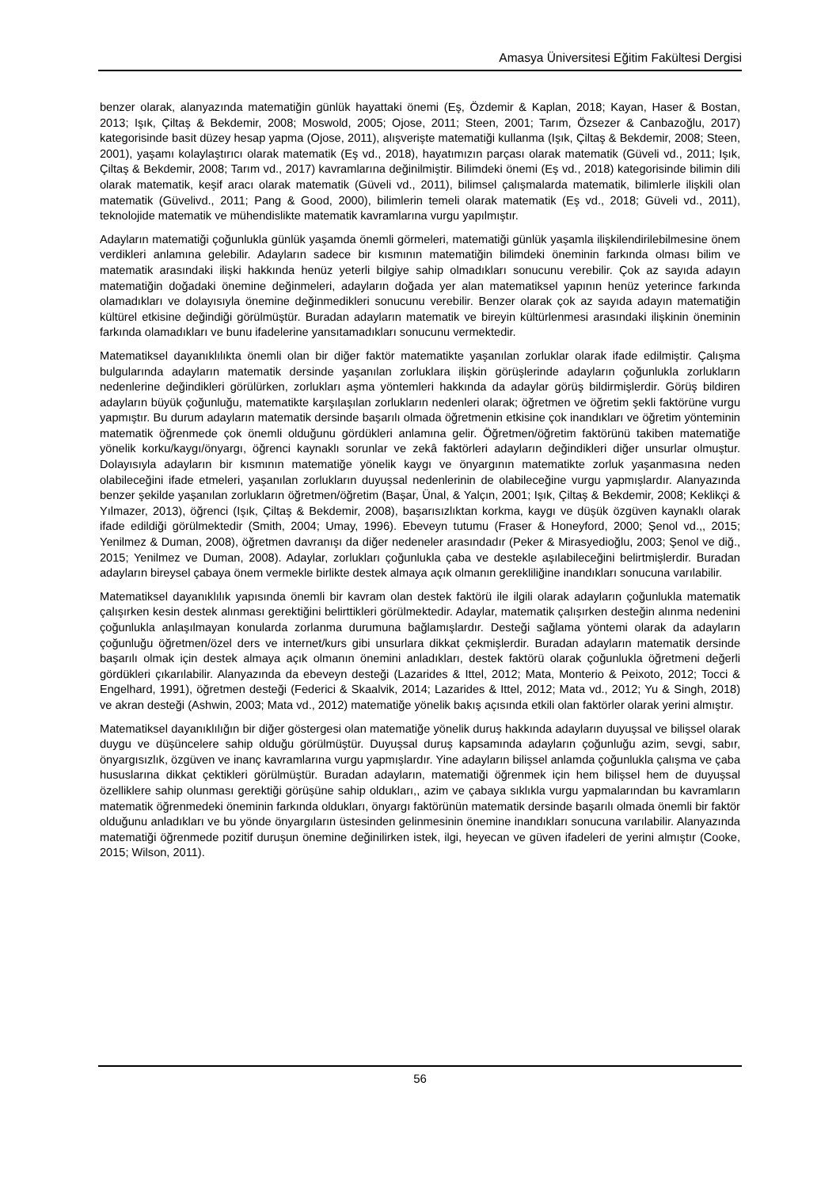Amasya Üniversitesi Eğitim Fakültesi Dergisi
benzer olarak, alanyazında matematiğin günlük hayattaki önemi (Eş, Özdemir & Kaplan, 2018; Kayan, Haser & Bostan, 2013; Işık, Çiltaş & Bekdemir, 2008; Moswold, 2005; Ojose, 2011; Steen, 2001; Tarım, Özsezer & Canbazoğlu, 2017) kategorisinde basit düzey hesap yapma (Ojose, 2011), alışverişte matematiği kullanma (Işık, Çiltaş & Bekdemir, 2008; Steen, 2001), yaşamı kolaylaştırıcı olarak matematik (Eş vd., 2018), hayatımızın parçası olarak matematik (Güveli vd., 2011; Işık, Çiltaş & Bekdemir, 2008; Tarım vd., 2017) kavramlarına değinilmiştir. Bilimdeki önemi (Eş vd., 2018) kategorisinde bilimin dili olarak matematik, keşif aracı olarak matematik (Güveli vd., 2011), bilimsel çalışmalarda matematik, bilimlerle ilişkili olan matematik (Güvelivd., 2011; Pang & Good, 2000), bilimlerin temeli olarak matematik (Eş vd., 2018; Güveli vd., 2011), teknolojide matematik ve mühendislikte matematik kavramlarına vurgu yapılmıştır.
Adayların matematiği çoğunlukla günlük yaşamda önemli görmeleri, matematiği günlük yaşamla ilişkilendirilebilmesine önem verdikleri anlamına gelebilir. Adayların sadece bir kısmının matematiğin bilimdeki öneminin farkında olması bilim ve matematik arasındaki ilişki hakkında henüz yeterli bilgiye sahip olmadıkları sonucunu verebilir. Çok az sayıda adayın matematiğin doğadaki önemine değinmeleri, adayların doğada yer alan matematiksel yapının henüz yeterince farkında olamadıkları ve dolayısıyla önemine değinmedikleri sonucunu verebilir. Benzer olarak çok az sayıda adayın matematiğin kültürel etkisine değindiği görülmüştür. Buradan adayların matematik ve bireyin kültürlenmesi arasındaki ilişkinin öneminin farkında olamadıkları ve bunu ifadelerine yansıtamadıkları sonucunu vermektedir.
Matematiksel dayanıklılıkta önemli olan bir diğer faktör matematikte yaşanılan zorluklar olarak ifade edilmiştir. Çalışma bulgularında adayların matematik dersinde yaşanılan zorluklara ilişkin görüşlerinde adayların çoğunlukla zorlukların nedenlerine değindikleri görülürken, zorlukları aşma yöntemleri hakkında da adaylar görüş bildirmişlerdir. Görüş bildiren adayların büyük çoğunluğu, matematikte karşılaşılan zorlukların nedenleri olarak; öğretmen ve öğretim şekli faktörüne vurgu yapmıştır. Bu durum adayların matematik dersinde başarılı olmada öğretmenin etkisine çok inandıkları ve öğretim yönteminin matematik öğrenmede çok önemli olduğunu gördükleri anlamına gelir. Öğretmen/öğretim faktörünü takiben matematiğe yönelik korku/kaygı/önyargı, öğrenci kaynaklı sorunlar ve zekâ faktörleri adayların değindikleri diğer unsurlar olmuştur. Dolayısıyla adayların bir kısmının matematiğe yönelik kaygı ve önyargının matematikte zorluk yaşanmasına neden olabileceğini ifade etmeleri, yaşanılan zorlukların duyuşsal nedenlerinin de olabileceğine vurgu yapmışlardır. Alanyazında benzer şekilde yaşanılan zorlukların öğretmen/öğretim (Başar, Ünal, & Yalçın, 2001; Işık, Çiltaş & Bekdemir, 2008; Keklikçi & Yılmazer, 2013), öğrenci (Işık, Çiltaş & Bekdemir, 2008), başarısızlıktan korkma, kaygı ve düşük özgüven kaynaklı olarak ifade edildiği görülmektedir (Smith, 2004; Umay, 1996). Ebeveyn tutumu (Fraser & Honeyford, 2000; Şenol vd.,, 2015; Yenilmez & Duman, 2008), öğretmen davranışı da diğer nedeneler arasındadır (Peker & Mirasyedioğlu, 2003; Şenol ve diğ., 2015; Yenilmez ve Duman, 2008). Adaylar, zorlukları çoğunlukla çaba ve destekle aşılabileceğini belirtmişlerdir. Buradan adayların bireysel çabaya önem vermekle birlikte destek almaya açık olmanın gerekliliğine inandıkları sonucuna varılabilir.
Matematiksel dayanıklılık yapısında önemli bir kavram olan destek faktörü ile ilgili olarak adayların çoğunlukla matematik çalışırken kesin destek alınması gerektiğini belirttikleri görülmektedir. Adaylar, matematik çalışırken desteğin alınma nedenini çoğunlukla anlaşılmayan konularda zorlanma durumuna bağlamışlardır. Desteği sağlama yöntemi olarak da adayların çoğunluğu öğretmen/özel ders ve internet/kurs gibi unsurlara dikkat çekmişlerdir. Buradan adayların matematik dersinde başarılı olmak için destek almaya açık olmanın önemini anladıkları, destek faktörü olarak çoğunlukla öğretmeni değerli gördükleri çıkarılabilir. Alanyazında da ebeveyn desteği (Lazarides & Ittel, 2012; Mata, Monterio & Peixoto, 2012; Tocci & Engelhard, 1991), öğretmen desteği (Federici & Skaalvik, 2014; Lazarides & Ittel, 2012; Mata vd., 2012; Yu & Singh, 2018) ve akran desteği (Ashwin, 2003; Mata vd., 2012) matematiğe yönelik bakış açısında etkili olan faktörler olarak yerini almıştır.
Matematiksel dayanıklılığın bir diğer göstergesi olan matematiğe yönelik duruş hakkında adayların duyuşsal ve bilişsel olarak duygu ve düşüncelere sahip olduğu görülmüştür. Duyuşsal duruş kapsamında adayların çoğunluğu azim, sevgi, sabır, önyargısızlık, özgüven ve inanç kavramlarına vurgu yapmışlardır. Yine adayların bilişsel anlamda çoğunlukla çalışma ve çaba hususlarına dikkat çektikleri görülmüştür. Buradan adayların, matematiği öğrenmek için hem bilişsel hem de duyuşsal özelliklere sahip olunması gerektiği görüşüne sahip oldukları,, azim ve çabaya sıklıkla vurgu yapmalarından bu kavramların matematik öğrenmedeki öneminin farkında oldukları, önyargı faktörünün matematik dersinde başarılı olmada önemli bir faktör olduğunu anladıkları ve bu yönde önyargıların üstesinden gelinmesinin önemine inandıkları sonucuna varılabilir. Alanyazında matematiği öğrenmede pozitif duruşun önemine değinilirken istek, ilgi, heyecan ve güven ifadeleri de yerini almıştır (Cooke, 2015; Wilson, 2011).
56